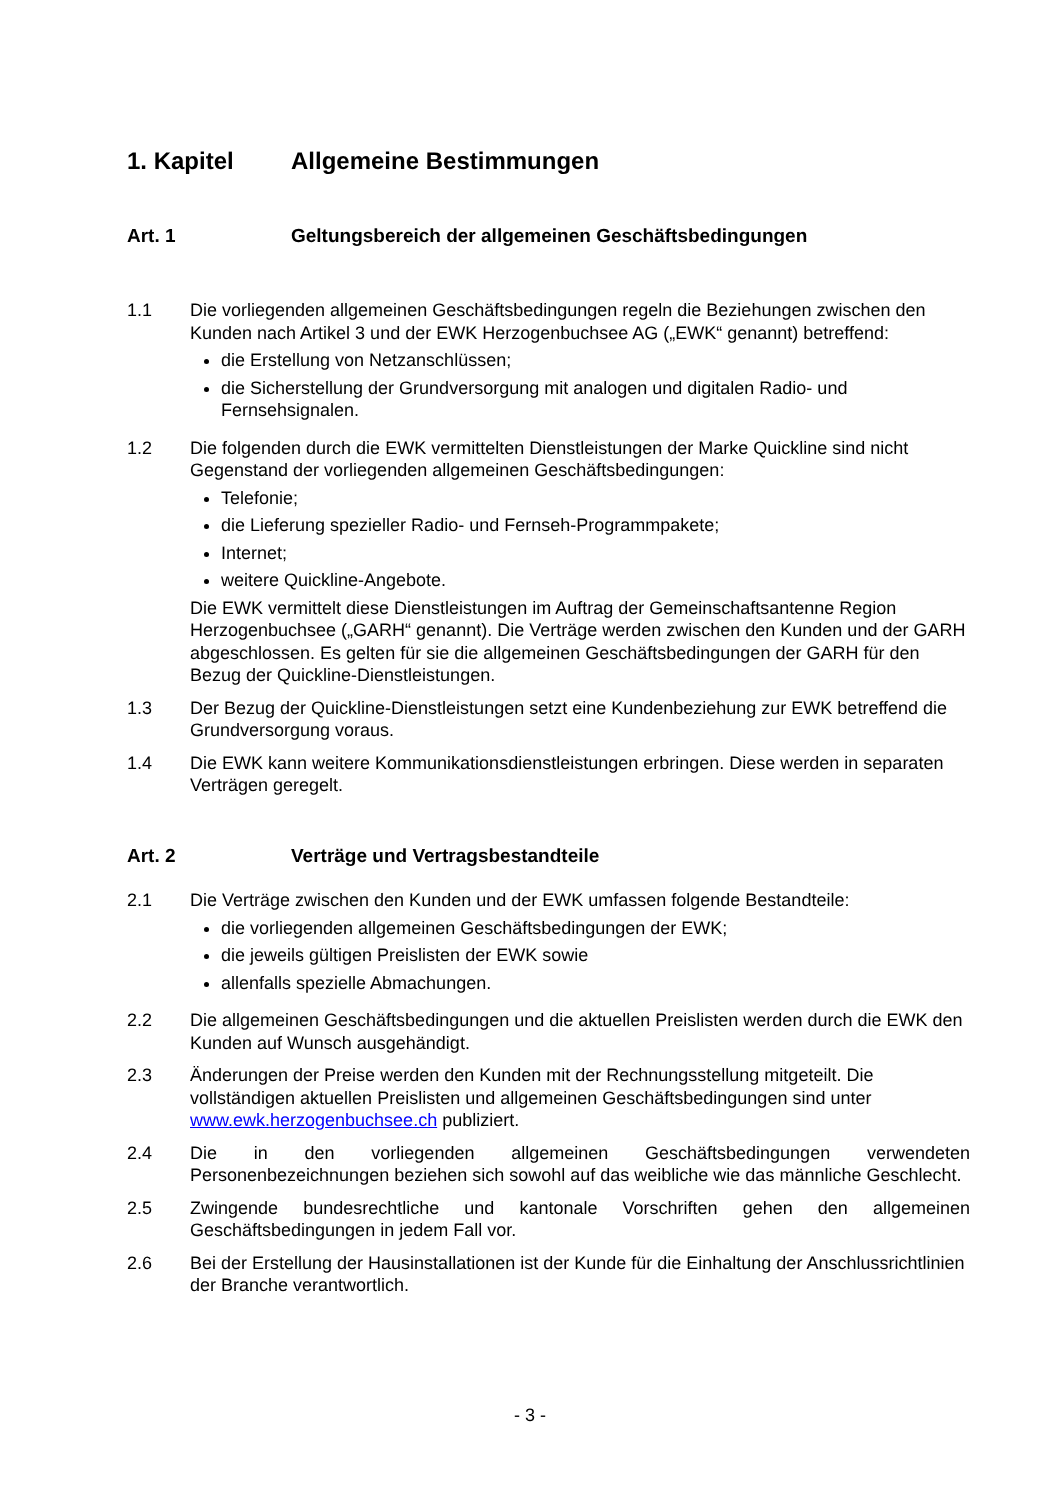1. Kapitel Allgemeine Bestimmungen
Art. 1 Geltungsbereich der allgemeinen Geschäftsbedingungen
1.1 Die vorliegenden allgemeinen Geschäftsbedingungen regeln die Beziehungen zwischen den Kunden nach Artikel 3 und der EWK Herzogenbuchsee AG („EWK“ genannt) betreffend:
die Erstellung von Netzanschlüssen;
die Sicherstellung der Grundversorgung mit analogen und digitalen Radio- und Fernsehsignalen.
1.2 Die folgenden durch die EWK vermittelten Dienstleistungen der Marke Quickline sind nicht Gegenstand der vorliegenden allgemeinen Geschäftsbedingungen:
Telefonie;
die Lieferung spezieller Radio- und Fernseh-Programmpakete;
Internet;
weitere Quickline-Angebote.
Die EWK vermittelt diese Dienstleistungen im Auftrag der Gemeinschaftsantenne Region Herzogenbuchsee („GARH“ genannt). Die Verträge werden zwischen den Kunden und der GARH abgeschlossen. Es gelten für sie die allgemeinen Geschäftsbedingungen der GARH für den Bezug der Quickline-Dienstleistungen.
1.3 Der Bezug der Quickline-Dienstleistungen setzt eine Kundenbeziehung zur EWK betreffend die Grundversorgung voraus.
1.4 Die EWK kann weitere Kommunikationsdienstleistungen erbringen. Diese werden in separaten Verträgen geregelt.
Art. 2 Verträge und Vertragsbestandteile
2.1 Die Verträge zwischen den Kunden und der EWK umfassen folgende Bestandteile:
die vorliegenden allgemeinen Geschäftsbedingungen der EWK;
die jeweils gültigen Preislisten der EWK sowie
allenfalls spezielle Abmachungen.
2.2 Die allgemeinen Geschäftsbedingungen und die aktuellen Preislisten werden durch die EWK den Kunden auf Wunsch ausgehändigt.
2.3 Änderungen der Preise werden den Kunden mit der Rechnungsstellung mitgeteilt. Die vollständigen aktuellen Preislisten und allgemeinen Geschäftsbedingungen sind unter www.ewk.herzogenbuchsee.ch publiziert.
2.4 Die in den vorliegenden allgemeinen Geschäftsbedingungen verwendeten Personenbezeichnungen beziehen sich sowohl auf das weibliche wie das männliche Geschlecht.
2.5 Zwingende bundesrechtliche und kantonale Vorschriften gehen den allgemeinen Geschäftsbedingungen in jedem Fall vor.
2.6 Bei der Erstellung der Hausinstallationen ist der Kunde für die Einhaltung der Anschlussrichtlinien der Branche verantwortlich.
- 3 -